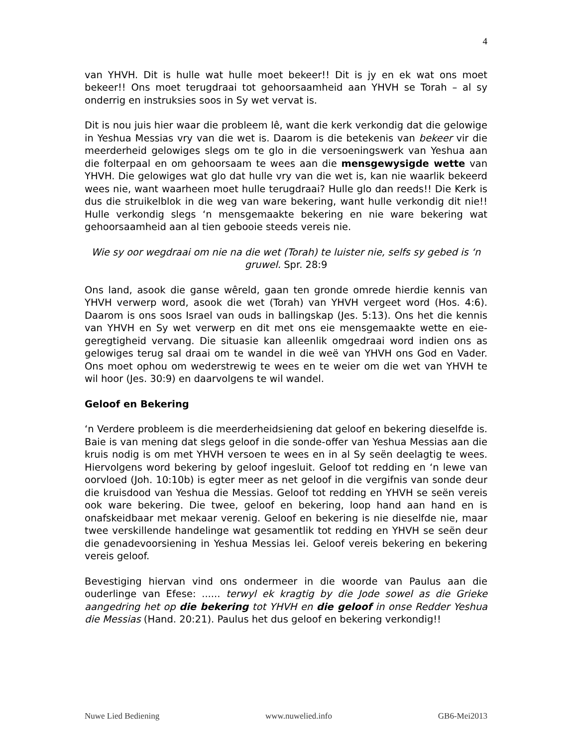4
van YHVH. Dit is hulle wat hulle moet bekeer!! Dit is jy en ek wat ons moet bekeer!! Ons moet terugdraai tot gehoorsaamheid aan YHVH se Torah – al sy onderrig en instruksies soos in Sy wet vervat is.
Dit is nou juis hier waar die probleem lê, want die kerk verkondig dat die gelowige in Yeshua Messias vry van die wet is. Daarom is die betekenis van bekeer vir die meerderheid gelowiges slegs om te glo in die versoeningswerk van Yeshua aan die folterpaal en om gehoorsaam te wees aan die mensgewysigde wette van YHVH. Die gelowiges wat glo dat hulle vry van die wet is, kan nie waarlik bekeerd wees nie, want waarheen moet hulle terugdraai? Hulle glo dan reeds!! Die Kerk is dus die struikelblok in die weg van ware bekering, want hulle verkondig dit nie!! Hulle verkondig slegs ‘n mensgemaakte bekering en nie ware bekering wat gehoorsaamheid aan al tien gebooie steeds vereis nie.
Wie sy oor wegdraai om nie na die wet (Torah) te luister nie, selfs sy gebed is ‘n gruwel. Spr. 28:9
Ons land, asook die ganse wêreld, gaan ten gronde omrede hierdie kennis van YHVH verwerp word, asook die wet (Torah) van YHVH vergeet word (Hos. 4:6). Daarom is ons soos Israel van ouds in ballingskap (Jes. 5:13). Ons het die kennis van YHVH en Sy wet verwerp en dit met ons eie mensgemaakte wette en eie-geregtigheid vervang. Die situasie kan alleenlik omgedraai word indien ons as gelowiges terug sal draai om te wandel in die weë van YHVH ons God en Vader. Ons moet ophou om wederstrewig te wees en te weier om die wet van YHVH te wil hoor (Jes. 30:9) en daarvolgens te wil wandel.
Geloof en Bekering
‘n Verdere probleem is die meerderheidsiening dat geloof en bekering dieselfde is. Baie is van mening dat slegs geloof in die sonde-offer van Yeshua Messias aan die kruis nodig is om met YHVH versoen te wees en in al Sy seën deelagtig te wees. Hiervolgens word bekering by geloof ingesluit. Geloof tot redding en ‘n lewe van oorvloed (Joh. 10:10b) is egter meer as net geloof in die vergifnis van sonde deur die kruisdood van Yeshua die Messias. Geloof tot redding en YHVH se seën vereis ook ware bekering. Die twee, geloof en bekering, loop hand aan hand en is onafskeidbaar met mekaar verenig. Geloof en bekering is nie dieselfde nie, maar twee verskillende handelinge wat gesamentlik tot redding en YHVH se seën deur die genadevoorsiening in Yeshua Messias lei. Geloof vereis bekering en bekering vereis geloof.
Bevestiging hiervan vind ons ondermeer in die woorde van Paulus aan die ouderlinge van Efese: ...... terwyl ek kragtig by die Jode sowel as die Grieke aangedring het op die bekering tot YHVH en die geloof in onse Redder Yeshua die Messias (Hand. 20:21). Paulus het dus geloof en bekering verkondig!!
Nuwe Lied Bediening www.nuwelied.info GB6-Mei2013